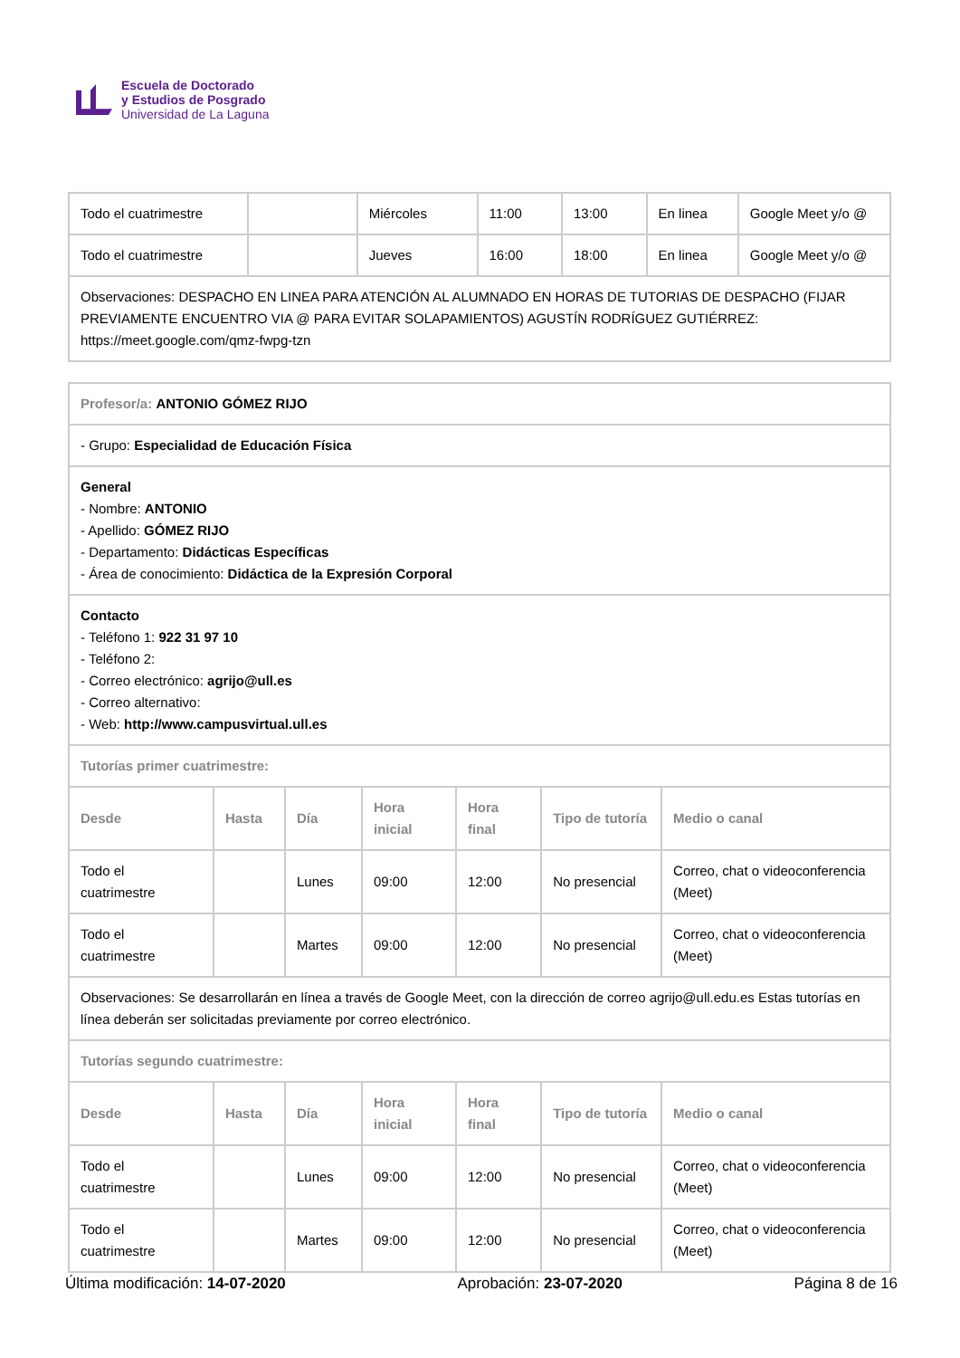Escuela de Doctorado
y Estudios de Posgrado
Universidad de La Laguna
| Todo el cuatrimestre | | Miércoles | 11:00 | 13:00 | En linea | Google Meet y/o @ |
| Todo el cuatrimestre | | Jueves | 16:00 | 18:00 | En linea | Google Meet y/o @ |
| Observaciones: DESPACHO EN LINEA PARA ATENCIÓN AL ALUMNADO EN HORAS DE TUTORIAS DE DESPACHO (FIJAR PREVIAMENTE ENCUENTRO VIA @ PARA EVITAR SOLAPAMIENTOS) AGUSTÍN RODRÍGUEZ GUTIÉRREZ: https://meet.google.com/qmz-fwpg-tzn | | | | | | |
| Profesor/a: ANTONIO GÓMEZ RIJO | | | | | | |
| - Grupo: Especialidad de Educación Física | | | | | | |
| General - Nombre: ANTONIO - Apellido: GÓMEZ RIJO - Departamento: Didácticas Específicas - Área de conocimiento: Didáctica de la Expresión Corporal | | | | | | |
| Contacto - Teléfono 1: 922 31 97 10 - Teléfono 2: - Correo electrónico: agrijo@ull.es - Correo alternativo: - Web: http://www.campusvirtual.ull.es | | | | | | |
| Tutorías primer cuatrimestre: | | | | | | |
| Desde | Hasta | Día | Hora inicial | Hora final | Tipo de tutoría | Medio o canal |
| Todo el cuatrimestre | | Lunes | 09:00 | 12:00 | No presencial | Correo, chat o videoconferencia (Meet) |
| Todo el cuatrimestre | | Martes | 09:00 | 12:00 | No presencial | Correo, chat o videoconferencia (Meet) |
| Observaciones: Se desarrollarán en línea a través de Google Meet, con la dirección de correo agrijo@ull.edu.es Estas tutorías en línea deberán ser solicitadas previamente por correo electrónico. | | | | | | |
| Tutorías segundo cuatrimestre: | | | | | | |
| Desde | Hasta | Día | Hora inicial | Hora final | Tipo de tutoría | Medio o canal |
| Todo el cuatrimestre | | Lunes | 09:00 | 12:00 | No presencial | Correo, chat o videoconferencia (Meet) |
| Todo el cuatrimestre | | Martes | 09:00 | 12:00 | No presencial | Correo, chat o videoconferencia (Meet) |
Última modificación: 14-07-2020
Aprobación: 23-07-2020 Página 8 de 16